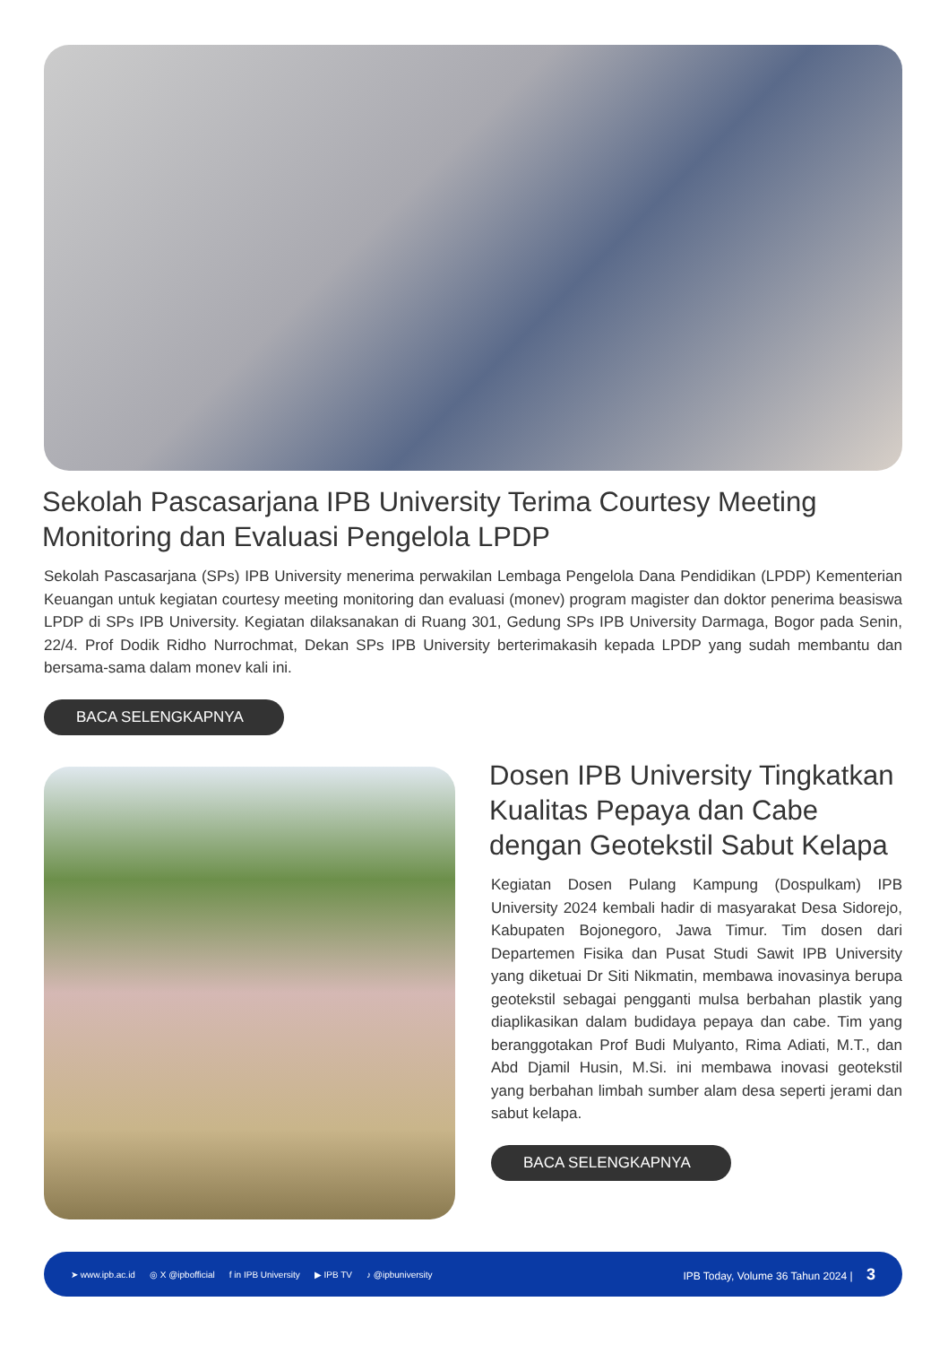Sekolah Pascasarjana IPB University Terima Courtesy Meeting Monitoring dan Evaluasi Pengelola LPDP
Sekolah Pascasarjana (SPs) IPB University menerima perwakilan Lembaga Pengelola Dana Pendidikan (LPDP) Kementerian Keuangan untuk kegiatan courtesy meeting monitoring dan evaluasi (monev) program magister dan doktor penerima beasiswa LPDP di SPs IPB University. Kegiatan dilaksanakan di Ruang 301, Gedung SPs IPB University Darmaga, Bogor pada Senin, 22/4. Prof Dodik Ridho Nurrochmat, Dekan SPs IPB University berterimakasih kepada LPDP yang sudah membantu dan bersama-sama dalam monev kali ini.
BACA SELENGKAPNYA
Dosen IPB University Tingkatkan Kualitas Pepaya dan Cabe dengan Geotekstil Sabut Kelapa
Kegiatan Dosen Pulang Kampung (Dospulkam) IPB University 2024 kembali hadir di masyarakat Desa Sidorejo, Kabupaten Bojonegoro, Jawa Timur. Tim dosen dari Departemen Fisika dan Pusat Studi Sawit IPB University yang diketuai Dr Siti Nikmatin, membawa inovasinya berupa geotekstil sebagai pengganti mulsa berbahan plastik yang diaplikasikan dalam budidaya pepaya dan cabe. Tim yang beranggotakan Prof Budi Mulyanto, Rima Adiati, M.T., dan Abd Djamil Husin, M.Si. ini membawa inovasi geotekstil yang berbahan limbah sumber alam desa seperti jerami dan sabut kelapa.
BACA SELENGKAPNYA
➤ www.ipb.ac.id ◎ X @ipbofficial f in IPB University ▶ IPB TV ♪ @ipbuniversity IPB Today, Volume 36 Tahun 2024 | 3